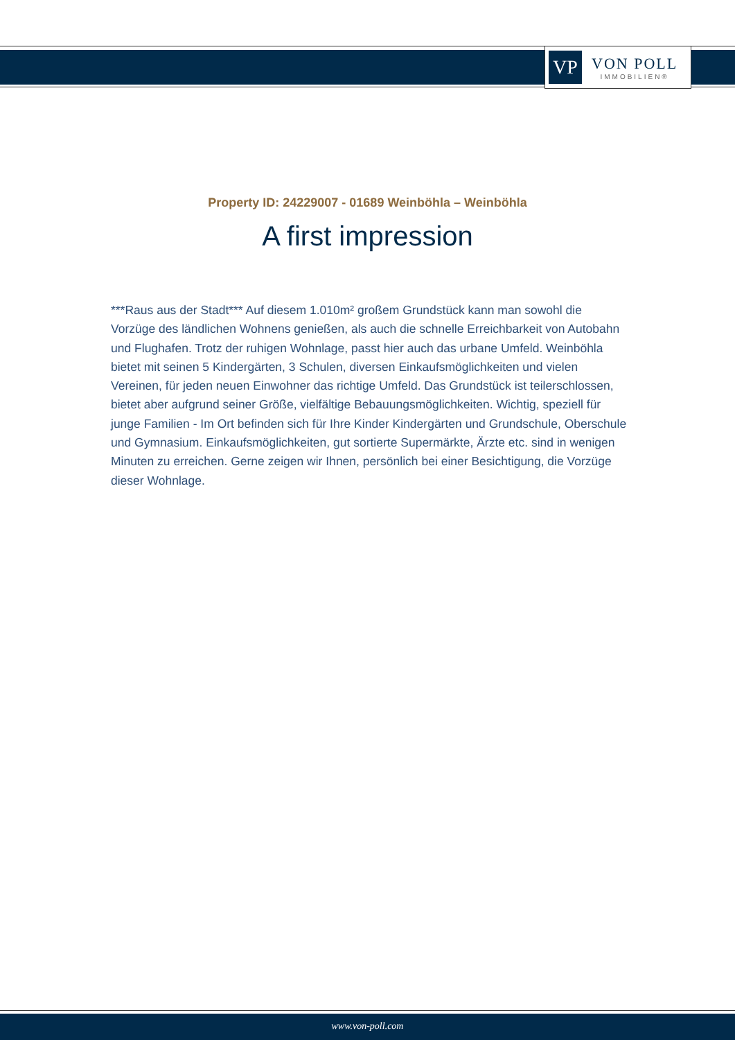VP
VON POLL
IMMOBILIEN®
Property ID: 24229007 - 01689 Weinböhla – Weinböhla
A first impression
***Raus aus der Stadt*** Auf diesem 1.010m² großem Grundstück kann man sowohl die Vorzüge des ländlichen Wohnens genießen, als auch die schnelle Erreichbarkeit von Autobahn und Flughafen. Trotz der ruhigen Wohnlage, passt hier auch das urbane Umfeld. Weinböhla bietet mit seinen 5 Kindergärten, 3 Schulen, diversen Einkaufsmöglichkeiten und vielen Vereinen, für jeden neuen Einwohner das richtige Umfeld. Das Grundstück ist teilerschlossen, bietet aber aufgrund seiner Größe, vielfältige Bebauungsmöglichkeiten. Wichtig, speziell für junge Familien - Im Ort befinden sich für Ihre Kinder Kindergärten und Grundschule, Oberschule und Gymnasium. Einkaufsmöglichkeiten, gut sortierte Supermärkte, Ärzte etc. sind in wenigen Minuten zu erreichen. Gerne zeigen wir Ihnen, persönlich bei einer Besichtigung, die Vorzüge dieser Wohnlage.
www.von-poll.com